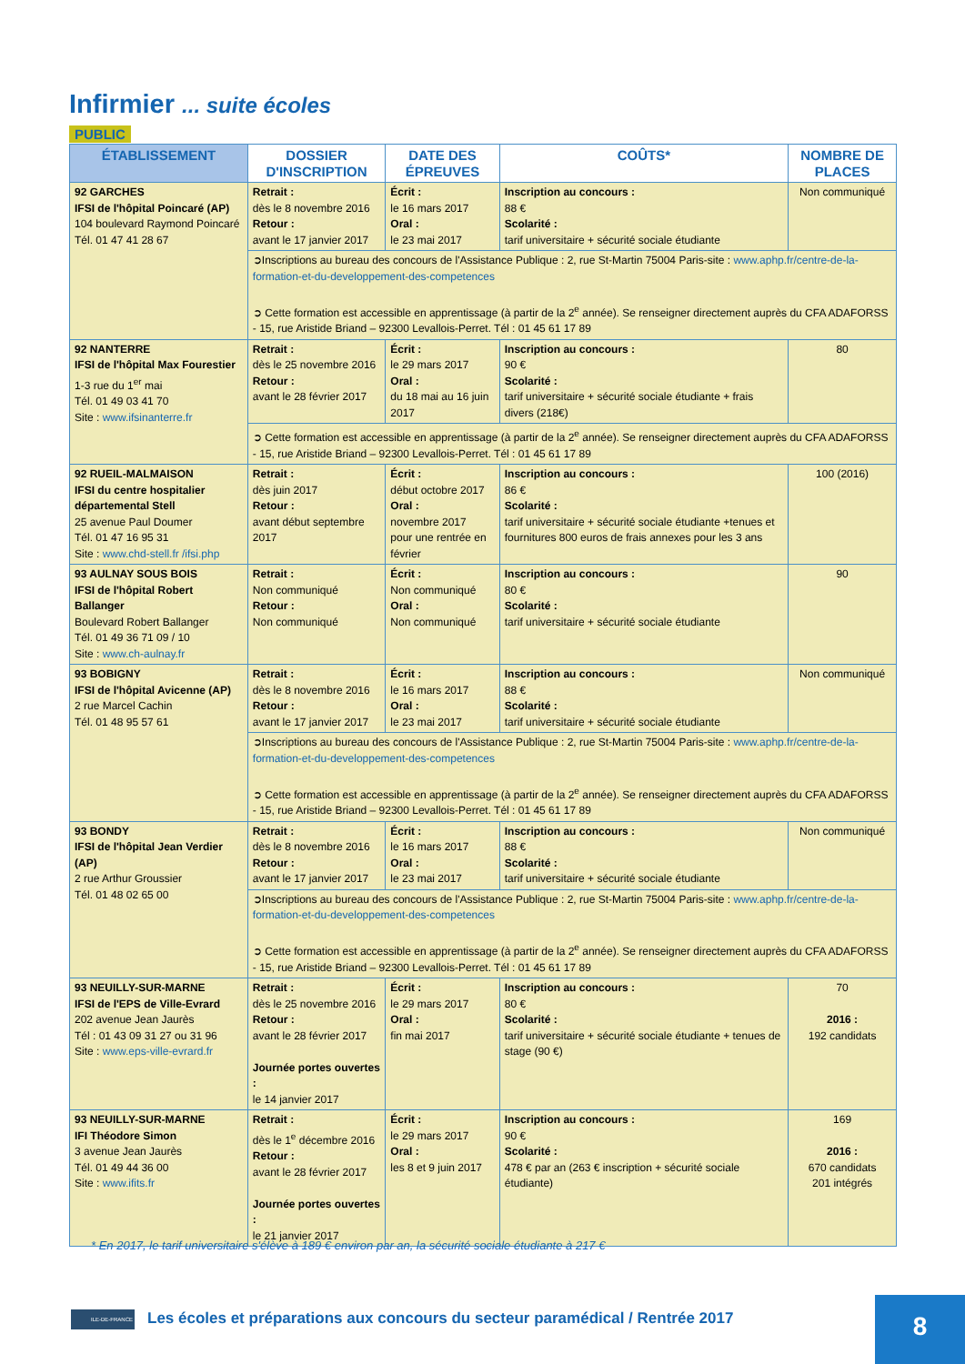Infirmier ... suite écoles
PUBLIC
| ÉTABLISSEMENT | DOSSIER D'INSCRIPTION | DATE DES ÉPREUVES | COÛTS* | NOMBRE DE PLACES |
| --- | --- | --- | --- | --- |
| 92 GARCHES IFSI de l'hôpital Poincaré (AP) 104 boulevard Raymond Poincaré Tél. 01 47 41 28 67 | Retrait : dès le 8 novembre 2016 Retour : avant le 17 janvier 2017 | Écrit : le 16 mars 2017 Oral : le 23 mai 2017 | Inscription au concours : 88 € Scolarité : tarif universitaire + sécurité sociale étudiante | Non communiqué |
| | ➲Inscriptions au bureau des concours de l'Assistance Publique : 2, rue St-Martin 75004 Paris-site : www.aphp.fr/centre-de-la-formation-et-du-developpement-des-competences ➲ Cette formation est accessible en apprentissage (à partir de la 2<sup>e</sup> année). Se renseigner directement auprès du CFA ADAFORSS - 15, rue Aristide Briand – 92300 Levallois-Perret. Tél : 01 45 61 17 89 | | | |
| 92 NANTERRE IFSI de l'hôpital Max Fourestier 1-3 rue du 1<sup>er</sup> mai Tél. 01 49 03 41 70 Site : www.ifsinanterre.fr | Retrait : dès le 25 novembre 2016 Retour : avant le 28 février 2017 | Écrit : le 29 mars 2017 Oral : du 18 mai au 16 juin 2017 | Inscription au concours : 90 € Scolarité : tarif universitaire + sécurité sociale étudiante + frais divers (218€) | 80 |
| | ➲ Cette formation est accessible en apprentissage (à partir de la 2<sup>e</sup> année). Se renseigner directement auprès du CFA ADAFORSS - 15, rue Aristide Briand – 92300 Levallois-Perret. Tél : 01 45 61 17 89 | | | |
| 92 RUEIL-MALMAISON IFSI du centre hospitalier départemental Stell 25 avenue Paul Doumer Tél. 01 47 16 95 31 Site : www.chd-stell.fr /ifsi.php | Retrait : dès juin 2017 Retour : avant début septembre 2017 | Écrit : début octobre 2017 Oral : novembre 2017 pour une rentrée en février | Inscription au concours : 86 € Scolarité : tarif universitaire + sécurité sociale étudiante +tenues et fournitures 800 euros de frais annexes pour les 3 ans | 100 (2016) |
| 93 AULNAY SOUS BOIS IFSI de l'hôpital Robert Ballanger Boulevard Robert Ballanger Tél. 01 49 36 71 09 / 10 Site : www.ch-aulnay.fr | Retrait : Non communiqué Retour : Non communiqué | Écrit : Non communiqué Oral : Non communiqué | Inscription au concours : 80 € Scolarité : tarif universitaire + sécurité sociale étudiante | 90 |
| 93 BOBIGNY IFSI de l'hôpital Avicenne (AP) 2 rue Marcel Cachin Tél. 01 48 95 57 61 | Retrait : dès le 8 novembre 2016 Retour : avant le 17 janvier 2017 | Écrit : le 16 mars 2017 Oral : le 23 mai 2017 | Inscription au concours : 88 € Scolarité : tarif universitaire + sécurité sociale étudiante | Non communiqué |
| | ➲Inscriptions au bureau des concours de l'Assistance Publique : 2, rue St-Martin 75004 Paris-site : www.aphp.fr/centre-de-la-formation-et-du-developpement-des-competences ➲ Cette formation est accessible en apprentissage (à partir de la 2<sup>e</sup> année). Se renseigner directement auprès du CFA ADAFORSS - 15, rue Aristide Briand – 92300 Levallois-Perret. Tél : 01 45 61 17 89 | | | |
| 93 BONDY IFSI de l'hôpital Jean Verdier (AP) 2 rue Arthur Groussier Tél. 01 48 02 65 00 | Retrait : dès le 8 novembre 2016 Retour : avant le 17 janvier 2017 | Écrit : le 16 mars 2017 Oral : le 23 mai 2017 | Inscription au concours : 88 € Scolarité : tarif universitaire + sécurité sociale étudiante | Non communiqué |
| | ➲Inscriptions au bureau des concours de l'Assistance Publique : 2, rue St-Martin 75004 Paris-site : www.aphp.fr/centre-de-la-formation-et-du-developpement-des-competences ➲ Cette formation est accessible en apprentissage (à partir de la 2<sup>e</sup> année). Se renseigner directement auprès du CFA ADAFORSS - 15, rue Aristide Briand – 92300 Levallois-Perret. Tél : 01 45 61 17 89 | | | |
| 93 NEUILLY-SUR-MARNE IFSI de l'EPS de Ville-Evrard 202 avenue Jean Jaurès Tél : 01 43 09 31 27 ou 31 96 Site : www.eps-ville-evrard.fr | Retrait : dès le 25 novembre 2016 Retour : avant le 28 février 2017 Journée portes ouvertes : le 14 janvier 2017 | Écrit : le 29 mars 2017 Oral : fin mai 2017 | Inscription au concours : 80 € Scolarité : tarif universitaire + sécurité sociale étudiante + tenues de stage (90 €) | 70 2016 : 192 candidats |
| 93 NEUILLY-SUR-MARNE IFI Théodore Simon 3 avenue Jean Jaurès Tél. 01 49 44 36 00 Site : www.ifits.fr | Retrait : dès le 1<sup>e</sup> décembre 2016 Retour : avant le 28 février 2017 Journée portes ouvertes : le 21 janvier 2017 | Écrit : le 29 mars 2017 Oral : les 8 et 9 juin 2017 | Inscription au concours : 90 € Scolarité : 478 € par an (263 € inscription + sécurité sociale étudiante) | 169 2016 : 670 candidats 201 intégrés |
* En 2017, le tarif universitaire s'élève à 189 € environ par an, la sécurité sociale étudiante à 217 €
ILE-DE-FRANCE
Les écoles et préparations aux concours du secteur paramédical / Rentrée 2017
8